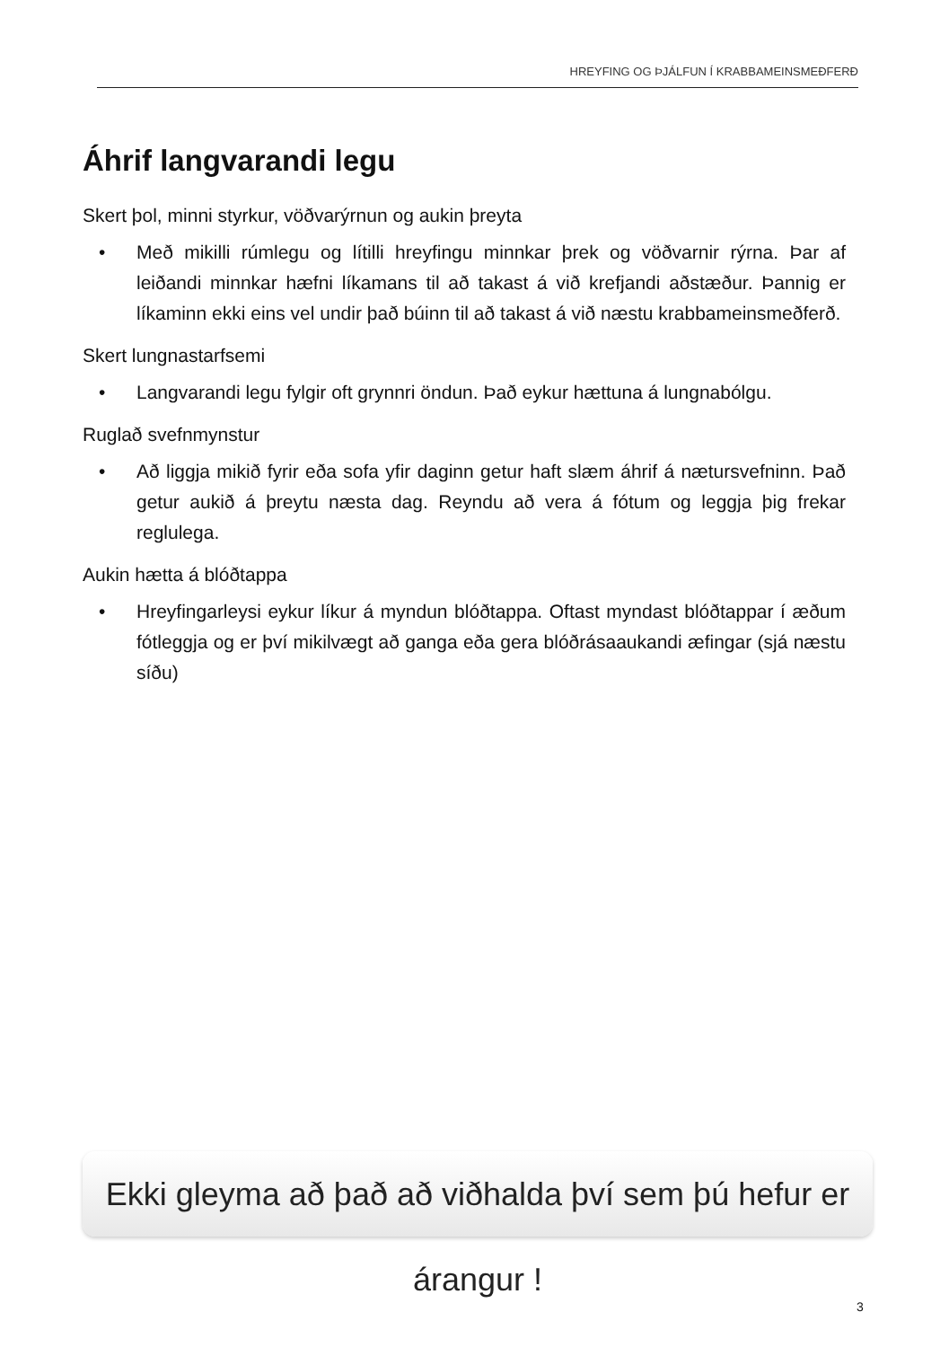HREYFING OG ÞJÁLFUN Í KRABBAMEINSMEÐFERÐ
Áhrif langvarandi legu
Skert þol, minni styrkur, vöðvarýrnun og aukin þreyta
• Með mikilli rúmlegu og lítilli hreyfingu minnkar þrek og vöðvarnir rýrna. Þar af leiðandi minnkar hæfni líkamans til að takast á við krefjandi aðstæður. Þannig er líkaminn ekki eins vel undir það búinn til að takast á við næstu krabbameinsmeðferð.
Skert lungnastarfsemi
• Langvarandi legu fylgir oft grynnri öndun. Það eykur hættuna á lungnabólgu.
Ruglað svefnmynstur
• Að liggja mikið fyrir eða sofa yfir daginn getur haft slæm áhrif á nætursvefninn. Það getur aukið á þreytu næsta dag. Reyndu að vera á fótum og leggja þig frekar reglulega.
Aukin hætta á blóðtappa
• Hreyfingarleysi eykur líkur á myndun blóðtappa. Oftast myndast blóðtappar í æðum fótleggja og er því mikilvægt að ganga eða gera blóðrásaaukandi æfingar (sjá næstu síðu)
Ekki gleyma að það að viðhalda því sem þú hefur er árangur !
3